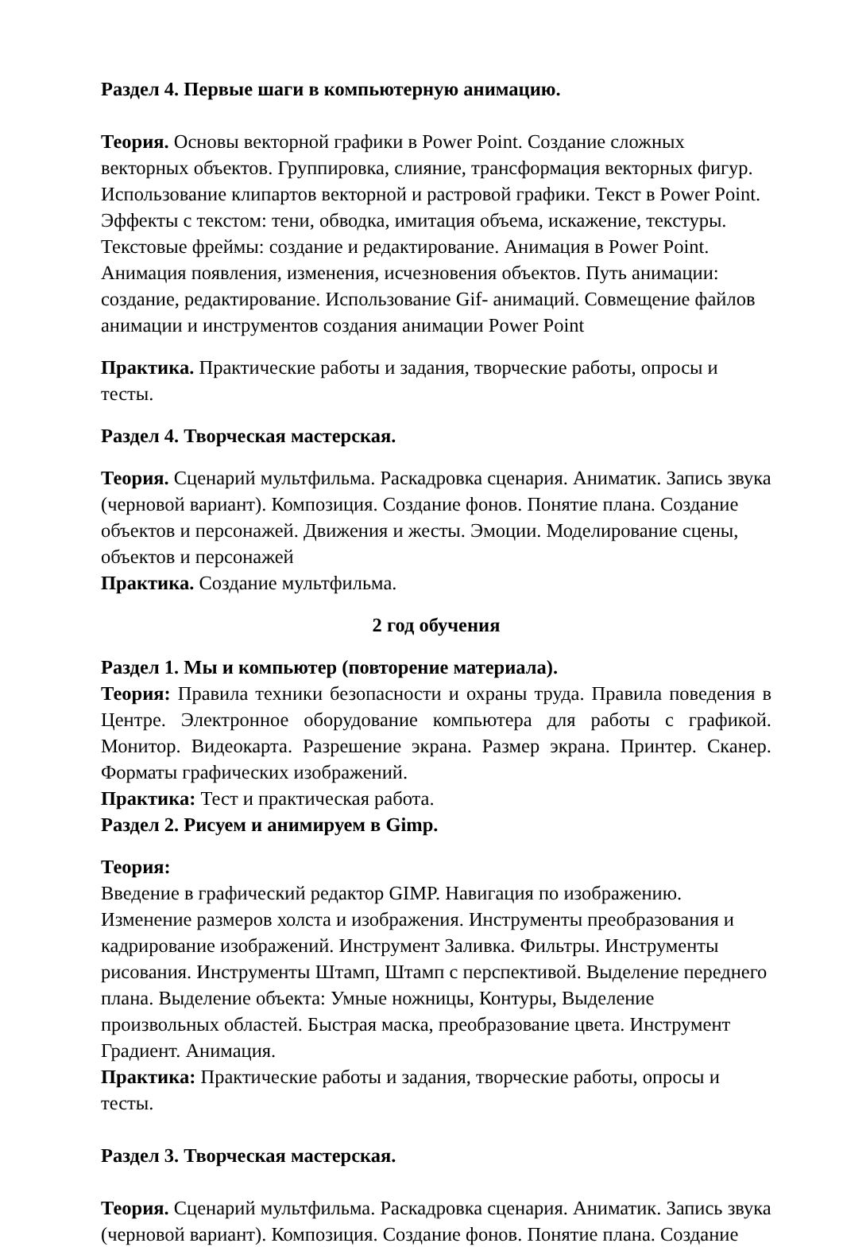Раздел 4. Первые шаги в компьютерную анимацию.
Теория. Основы векторной графики в Power Point. Создание сложных векторных объектов. Группировка, слияние, трансформация векторных фигур. Использование клипартов векторной и растровой графики. Текст в Power Point. Эффекты с текстом: тени, обводка, имитация объема, искажение, текстуры. Текстовые фреймы: создание и редактирование. Анимация в Power Point. Анимация появления, изменения, исчезновения объектов. Путь анимации: создание, редактирование. Использование Gif- анимаций. Совмещение файлов анимации и инструментов создания анимации Power Point
Практика. Практические работы и задания, творческие работы, опросы и тесты.
Раздел 4. Творческая мастерская.
Теория. Сценарий мультфильма. Раскадровка сценария. Аниматик. Запись звука (черновой вариант). Композиция. Создание фонов. Понятие плана. Создание объектов и персонажей. Движения и жесты. Эмоции. Моделирование сцены, объектов и персонажей
Практика. Создание мультфильма.
2 год обучения
Раздел 1. Мы и компьютер (повторение материала).
Теория: Правила техники безопасности и охраны труда. Правила поведения в Центре. Электронное оборудование компьютера для работы с графикой. Монитор. Видеокарта. Разрешение экрана. Размер экрана. Принтер. Сканер. Форматы графических изображений.
Практика: Тест и практическая работа.
Раздел 2. Рисуем и анимируем в Gimp.
Теория:
Введение в графический редактор GIMP. Навигация по изображению. Изменение размеров холста и изображения. Инструменты преобразования и кадрирование изображений. Инструмент Заливка. Фильтры. Инструменты рисования. Инструменты Штамп, Штамп с перспективой. Выделение переднего плана. Выделение объекта: Умные ножницы, Контуры, Выделение произвольных областей. Быстрая маска, преобразование цвета. Инструмент Градиент. Анимация.
Практика: Практические работы и задания, творческие работы, опросы и тесты.
Раздел 3. Творческая мастерская.
Теория. Сценарий мультфильма. Раскадровка сценария. Аниматик. Запись звука (черновой вариант). Композиция. Создание фонов. Понятие плана. Создание